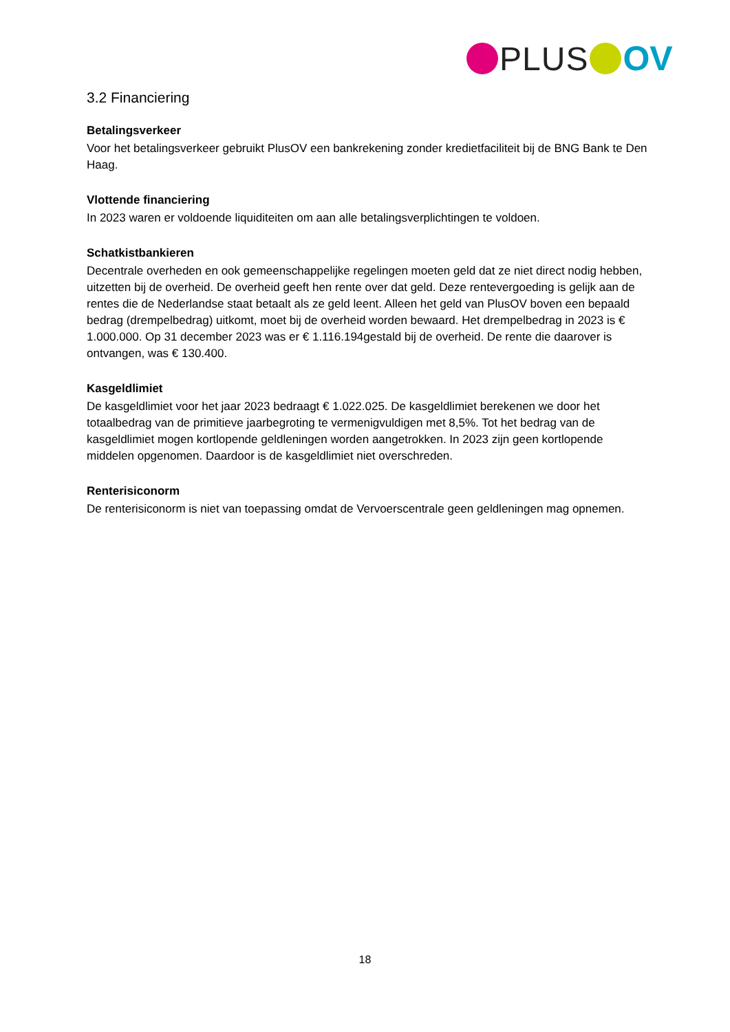PLUS OV
3.2 Financiering
Betalingsverkeer
Voor het betalingsverkeer gebruikt PlusOV een bankrekening zonder kredietfaciliteit bij de BNG Bank te Den Haag.
Vlottende financiering
In 2023 waren er voldoende liquiditeiten om aan alle betalingsverplichtingen te voldoen.
Schatkistbankieren
Decentrale overheden en ook gemeenschappelijke regelingen moeten geld dat ze niet direct nodig hebben, uitzetten bij de overheid. De overheid geeft hen rente over dat geld. Deze rentevergoeding is gelijk aan de rentes die de Nederlandse staat betaalt als ze geld leent. Alleen het geld van PlusOV boven een bepaald bedrag (drempelbedrag) uitkomt, moet bij de overheid worden bewaard. Het drempelbedrag in 2023 is € 1.000.000. Op 31 december 2023 was er € 1.116.194gestald bij de overheid. De rente die daarover is ontvangen, was € 130.400.
Kasgeldlimiet
De kasgeldlimiet voor het jaar 2023 bedraagt € 1.022.025. De kasgeldlimiet berekenen we door het totaalbedrag van de primitieve jaarbegroting te vermenigvuldigen met 8,5%. Tot het bedrag van de kasgeldlimiet mogen kortlopende geldleningen worden aangetrokken. In 2023 zijn geen kortlopende middelen opgenomen. Daardoor is de kasgeldlimiet niet overschreden.
Renterisiconorm
De renterisiconorm is niet van toepassing omdat de Vervoerscentrale geen geldleningen mag opnemen.
18